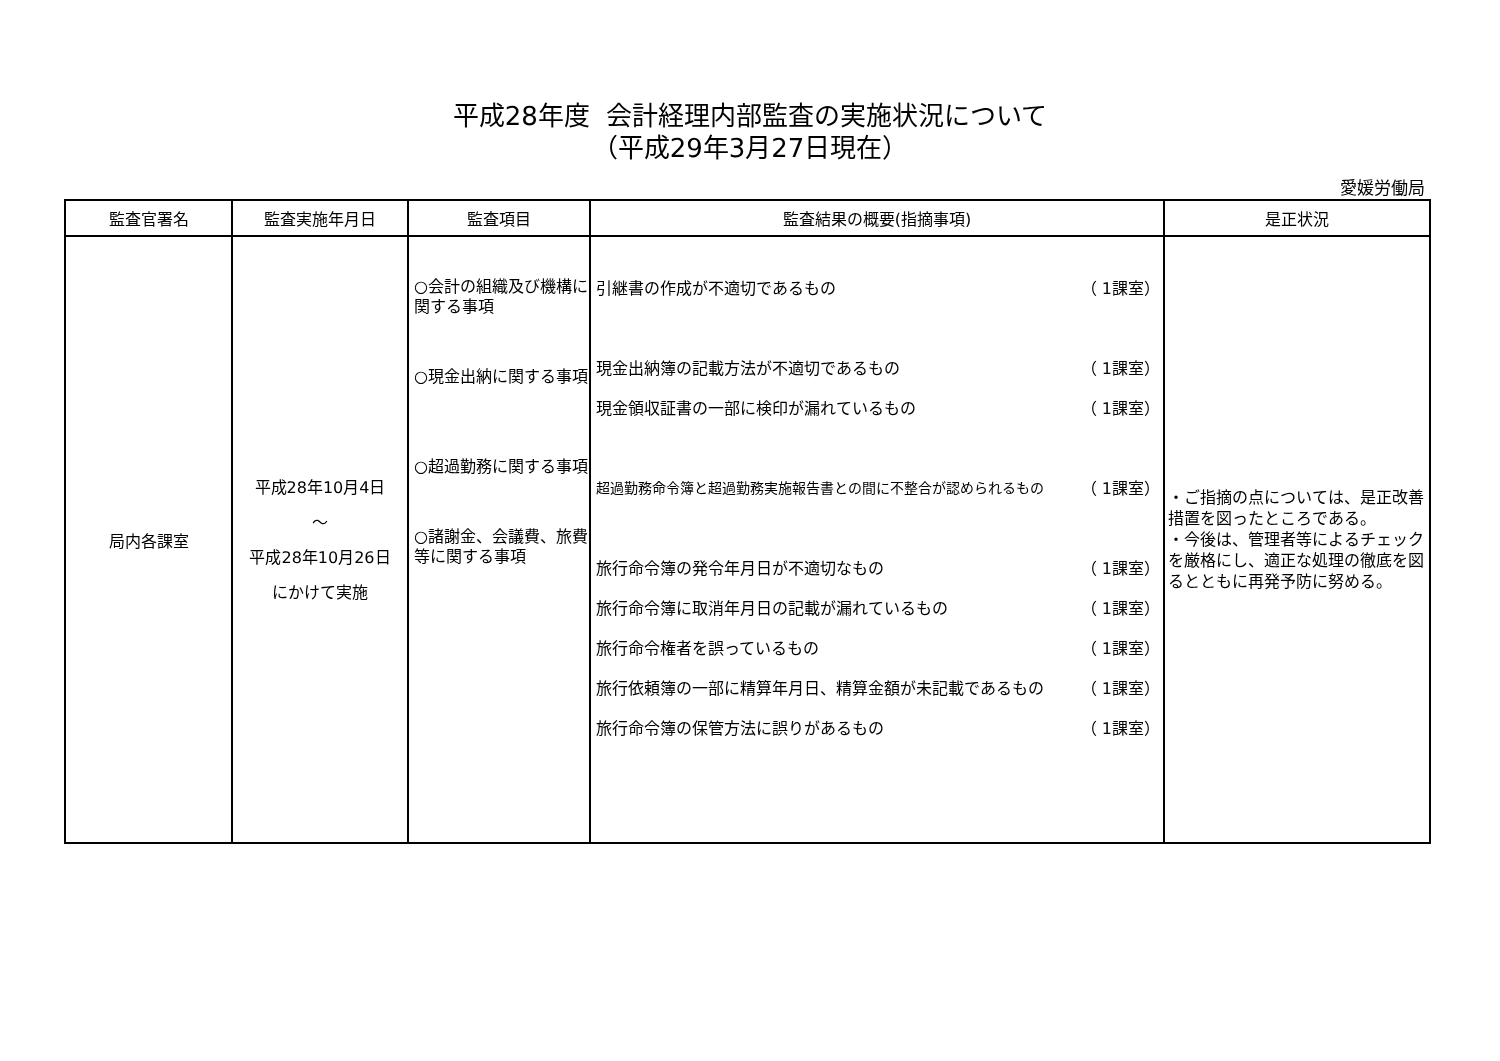平成28年度 会計経理内部監査の実施状況について
（平成29年3月27日現在）
愛媛労働局
| 監査官署名 | 監査実施年月日 | 監査項目 | 監査結果の概要(指摘事項) | 是正状況 |
| --- | --- | --- | --- | --- |
| 局内各課室 | 平成28年10月4日 ～ 平成28年10月26日 にかけて実施 | ○会計の組織及び機構に関する事項 ○現金出納に関する事項 ○超過勤務に関する事項 ○諸謝金、会議費、旅費等に関する事項 | 引継書の作成が不適切であるもの （ 1課室） 現金出納簿の記載方法が不適切であるもの （ 1課室） 現金領収証書の一部に検印が漏れているもの （ 1課室） 超過勤務命令簿と超過勤務実施報告書との間に不整合が認められるもの （ 1課室） 旅行命令簿の発令年月日が不適切なもの （ 1課室） 旅行命令簿に取消年月日の記載が漏れているもの （ 1課室） 旅行命令権者を誤っているもの （ 1課室） 旅行依頼簿の一部に精算年月日、精算金額が未記載であるもの （ 1課室） 旅行命令簿の保管方法に誤りがあるもの （ 1課室） | ・ご指摘の点については、是正改善措置を図ったところである。 ・今後は、管理者等によるチェックを厳格にし、適正な処理の徹底を図るとともに再発予防に努める。 |